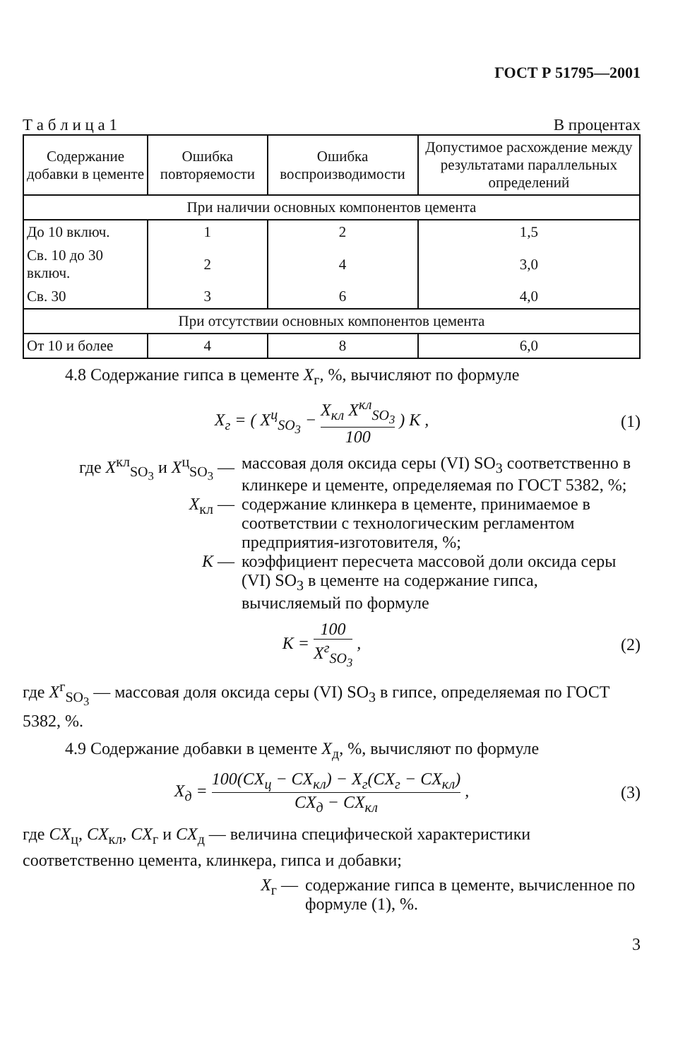ГОСТ Р 51795—2001
Т а б л и ц а 1 В процентах
| Содержание добавки в цементе | Ошибка повторяемости | Ошибка воспроизводимости | Допустимое расхождение между результатами параллельных определений |
| --- | --- | --- | --- |
| При наличии основных компонентов цемента | | | |
| До 10 включ. | 1 | 2 | 1,5 |
| Св. 10 до 30 включ. | 2 | 4 | 3,0 |
| Св. 30 | 3 | 6 | 4,0 |
| При отсутствии основных компонентов цемента | | | |
| От 10 и более | 4 | 8 | 6,0 |
4.8 Содержание гипса в цементе X<sub>г</sub>, %, вычисляют по формуле
X<sub>г</sub> = ( X<sup>ц</sup><sub>SO<sub>3</sub></sub> − X<sub>кл</sub> X<sup>кл</sup><sub>SO<sub>3</sub></sub> 100 ) K ,
(1)
где X<sup>кл</sup><sub>SO<sub>3</sub></sub> и X<sup>ц</sup><sub>SO<sub>3</sub></sub> — массовая доля оксида серы (VI) SO<sub>3</sub> соответственно в клинкере и цементе, определяемая по ГОСТ 5382, %;
X<sub>кл</sub> — содержание клинкера в цементе, принимаемое в соответствии с технологическим регламентом предприятия-изготовителя, %;
K — коэффициент пересчета массовой доли оксида серы (VI) SO<sub>3</sub> в цементе на содержание гипса, вычисляемый по формуле
K = 100 X<sup>г</sup><sub>SO<sub>3</sub></sub> , (2)
где X<sup>г</sup><sub>SO<sub>3</sub></sub> — массовая доля оксида серы (VI) SO<sub>3</sub> в гипсе, определяемая по ГОСТ 5382, %.
4.9 Содержание добавки в цементе X<sub>д</sub>, %, вычисляют по формуле
X<sub>д</sub> = 100(CX<sub>ц</sub> − CX<sub>кл</sub>) − X<sub>г</sub>(CX<sub>г</sub> − CX<sub>кл</sub>) CX<sub>д</sub> − CX<sub>кл</sub> ,
(3)
где CX<sub>ц</sub>, CX<sub>кл</sub>, CX<sub>г</sub> и CX<sub>д</sub> — величина специфической характеристики соответственно цемента, клинкера, гипса и добавки;
X<sub>г</sub> — содержание гипса в цементе, вычисленное по формуле (1), %.
3